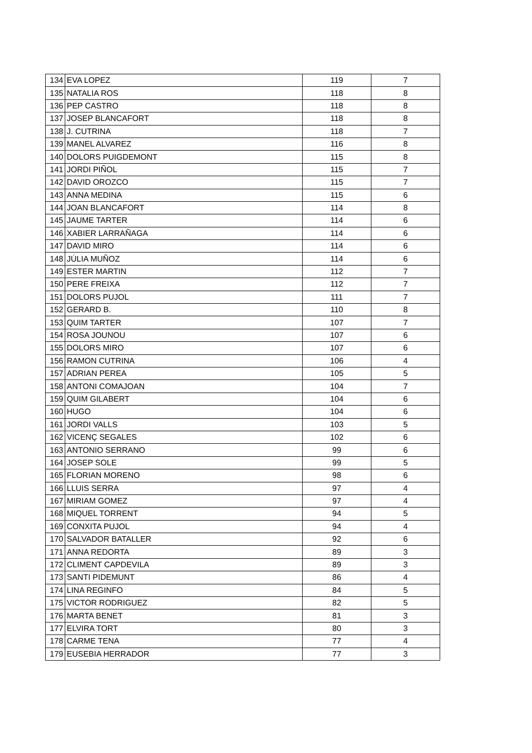| 134 | EVA LOPEZ | 119 | 7 |
| 135 | NATALIA ROS | 118 | 8 |
| 136 | PEP CASTRO | 118 | 8 |
| 137 | JOSEP BLANCAFORT | 118 | 8 |
| 138 | J. CUTRINA | 118 | 7 |
| 139 | MANEL ALVAREZ | 116 | 8 |
| 140 | DOLORS PUIGDEMONT | 115 | 8 |
| 141 | JORDI PIÑOL | 115 | 7 |
| 142 | DAVID OROZCO | 115 | 7 |
| 143 | ANNA MEDINA | 115 | 6 |
| 144 | JOAN BLANCAFORT | 114 | 8 |
| 145 | JAUME TARTER | 114 | 6 |
| 146 | XABIER LARRAÑAGA | 114 | 6 |
| 147 | DAVID MIRO | 114 | 6 |
| 148 | JÚLIA MUÑOZ | 114 | 6 |
| 149 | ESTER MARTIN | 112 | 7 |
| 150 | PERE FREIXA | 112 | 7 |
| 151 | DOLORS PUJOL | 111 | 7 |
| 152 | GERARD B. | 110 | 8 |
| 153 | QUIM TARTER | 107 | 7 |
| 154 | ROSA JOUNOU | 107 | 6 |
| 155 | DOLORS MIRO | 107 | 6 |
| 156 | RAMON CUTRINA | 106 | 4 |
| 157 | ADRIAN PEREA | 105 | 5 |
| 158 | ANTONI COMAJOAN | 104 | 7 |
| 159 | QUIM GILABERT | 104 | 6 |
| 160 | HUGO | 104 | 6 |
| 161 | JORDI VALLS | 103 | 5 |
| 162 | VICENÇ SEGALES | 102 | 6 |
| 163 | ANTONIO SERRANO | 99 | 6 |
| 164 | JOSEP SOLE | 99 | 5 |
| 165 | FLORIAN MORENO | 98 | 6 |
| 166 | LLUIS SERRA | 97 | 4 |
| 167 | MIRIAM GOMEZ | 97 | 4 |
| 168 | MIQUEL TORRENT | 94 | 5 |
| 169 | CONXITA PUJOL | 94 | 4 |
| 170 | SALVADOR BATALLER | 92 | 6 |
| 171 | ANNA REDORTA | 89 | 3 |
| 172 | CLIMENT CAPDEVILA | 89 | 3 |
| 173 | SANTI PIDEMUNT | 86 | 4 |
| 174 | LINA REGINFO | 84 | 5 |
| 175 | VICTOR RODRIGUEZ | 82 | 5 |
| 176 | MARTA BENET | 81 | 3 |
| 177 | ELVIRA TORT | 80 | 3 |
| 178 | CARME TENA | 77 | 4 |
| 179 | EUSEBIA HERRADOR | 77 | 3 |